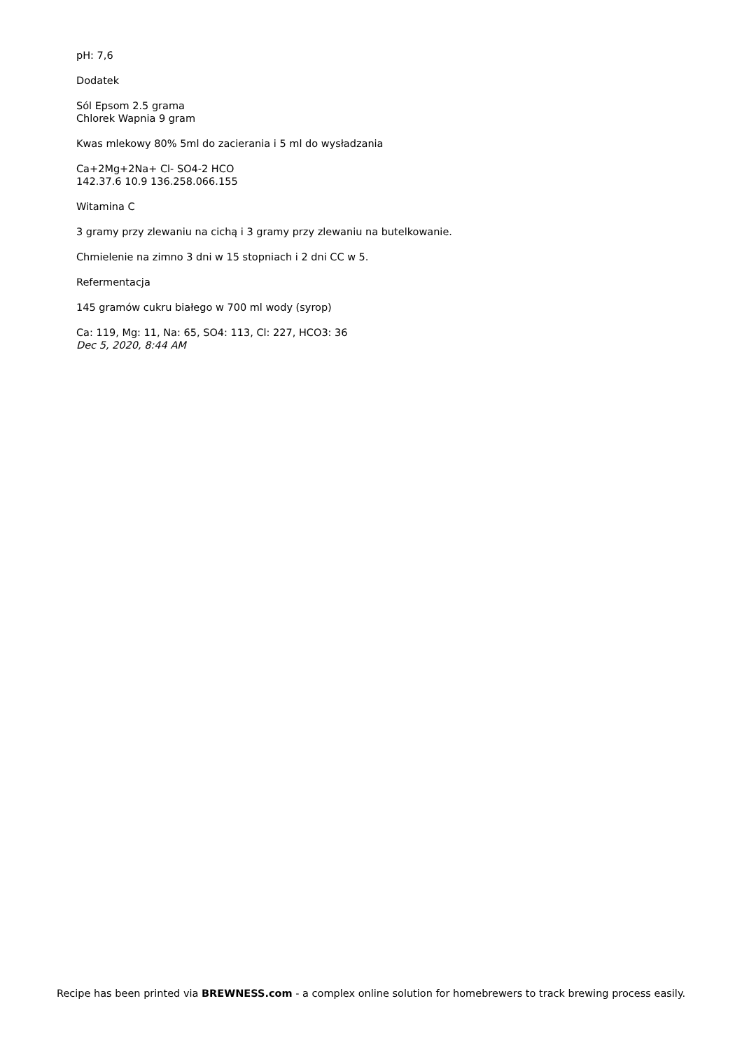pH: 7,6
Dodatek
Sól Epsom 2.5 grama
Chlorek Wapnia 9 gram
Kwas mlekowy 80% 5ml do zacierania i 5 ml do wysładzania
Ca+2Mg+2Na+ Cl- SO4-2 HCO
142.37.6 10.9 136.258.066.155
Witamina C
3 gramy przy zlewaniu na cichą i 3 gramy przy zlewaniu na butelkowanie.
Chmielenie na zimno 3 dni w 15 stopniach i 2 dni CC w 5.
Refermentacja
145 gramów cukru białego w 700 ml wody (syrop)
Ca: 119, Mg: 11, Na: 65, SO4: 113, Cl: 227, HCO3: 36
Dec 5, 2020, 8:44 AM
Recipe has been printed via BREWNESS.com - a complex online solution for homebrewers to track brewing process easily.